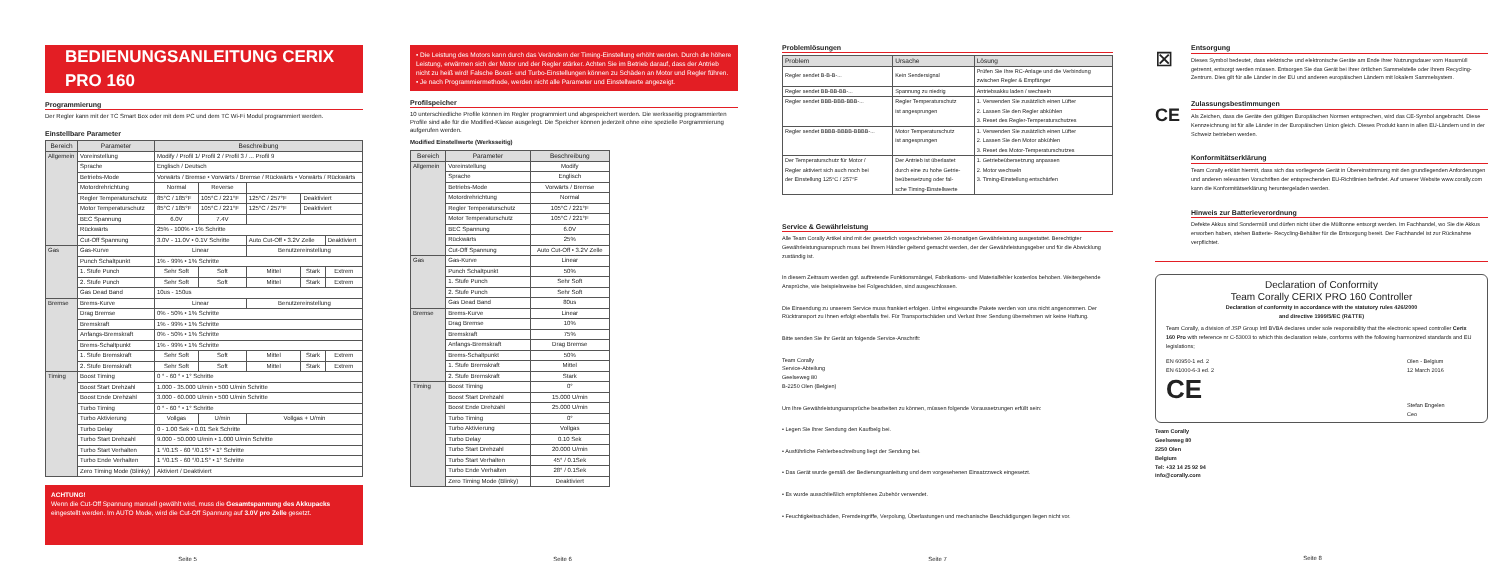BEDIENUNGSANLEITUNG CERIX PRO 160
Programmierung
Der Regler kann mit der TC Smart Box oder mit dem PC und dem TC Wi-Fi Modul programmiert werden.
Einstellbare Parameter
| Bereich | Parameter | Beschreibung | | | | |
| --- | --- | --- | --- | --- | --- | --- |
| Allgemein | Voreinstellung | Modify / Profil 1/ Profil 2 / Profil 3 / ... Profil 9 | | | | |
| | Sprache | Englisch / Deutsch | | | | |
| | Betriebs-Mode | Vorwärts / Bremse • Vorwärts / Bremse / Rückwärts • Vorwärts / Rückwärts | | | | |
| | Motordrehrichtung | Normal | Reverse | | | |
| | Regler Temperaturschutz | 85°C / 185°F | 105°C / 221°F | 125°C / 257°F | Deaktiviert | |
| | Motor Temperaturschutz | 85°C / 185°F | 105°C / 221°F | 125°C / 257°F | Deaktiviert | |
| | BEC Spannung | 6.0V | 7.4V | | | |
| | Rückwärts | 25% - 100% • 1% Schritte | | | | |
| | Cut-Off Spannung | 3.0V - 11.0V • 0.1V Schritte | | Auto Cut-Off • 3.2V Zelle | | Deaktiviert |
| Gas | Gas-Kurve | Linear | | Benutzereinstellung | | |
| | Punch Schaltpunkt | 1% - 99% • 1% Schritte | | | | |
| | 1. Stufe Punch | Sehr Soft | Soft | Mittel | Stark | Extrem |
| | 2. Stufe Punch | Sehr Soft | Soft | Mittel | Stark | Extrem |
| | Gas Dead Band | 10us - 150us | | | | |
| Bremse | Brems-Kurve | Linear | | Benutzereinstellung | | |
| | Drag Bremse | 0% - 50% • 1% Schritte | | | | |
| | Bremskraft | 1% - 99% • 1% Schritte | | | | |
| | Anfangs-Bremskraft | 0% - 50% • 1% Schritte | | | | |
| | Brems-Schaltpunkt | 1% - 99% • 1% Schritte | | | | |
| | 1. Stufe Bremskraft | Sehr Soft | Soft | Mittel | Stark | Extrem |
| | 2. Stufe Bremskraft | Sehr Soft | Soft | Mittel | Stark | Extrem |
| Timing | Boost Timing | 0 ° - 60 ° • 1° Schritte | | | | |
| | Boost Start Drehzahl | 1.000 - 35.000 U/min • 500 U/min Schritte | | | | |
| | Boost Ende Drehzahl | 3.000 - 60.000 U/min • 500 U/min Schritte | | | | |
| | Turbo Timing | 0 ° - 60 ° • 1° Schritte | | | | |
| | Turbo Aktivierung | Vollgas | U/min | Vollgas + U/min | | |
| | Turbo Delay | 0 - 1.00 Sek • 0.01 Sek Schritte | | | | |
| | Turbo Start Drehzahl | 9.000 - 50.000 U/min • 1.000 U/min Schritte | | | | |
| | Turbo Start Verhalten | 1 °/0.1S - 60 °/0.1S° • 1° Schritte | | | | |
| | Turbo Ende Verhalten | 1 °/0.1S - 60 °/0.1S° • 1° Schritte | | | | |
| | Zero Timing Mode (Blinky) | Aktiviert / Deaktiviert | | | | |
ACHTUNG!
Wenn die Cut-Off Spannung manuell gewählt wird, muss die Gesamtspannung des Akkupacks eingestellt werden. Im AUTO Mode, wird die Cut-Off Spannung auf 3.0V pro Zelle gesetzt.
Seite 5
• Die Leistung des Motors kann durch das Verändern der Timing-Einstellung erhöht werden. Durch die höhere Leistung, erwärmen sich der Motor und der Regler stärker. Achten Sie im Betrieb darauf, dass der Antrieb nicht zu heiß wird! Falsche Boost- und Turbo-Einstellungen können zu Schäden an Motor und Regler führen.
• Je nach Programmiermethode, werden nicht alle Parameter und Einstellwerte angezeigt.
Profilspeicher
10 unterschiedliche Profile können im Regler programmiert und abgespeichert werden. Die werksseitig programmierten Profile sind alle für die Modified-Klasse ausgelegt. Die Speicher können jederzeit ohne eine spezielle Porgrammierung aufgerufen werden.
Modified Einstellwerte (Werksseitig)
| Bereich | Parameter | Beschreibung |
| --- | --- | --- |
| Allgemein | Voreinstellung | Modify |
| | Sprache | Englisch |
| | Betriebs-Mode | Vorwärts / Bremse |
| | Motordrehrichtung | Normal |
| | Regler Temperaturschutz | 105°C / 221°F |
| | Motor Temperaturschutz | 105°C / 221°F |
| | BEC Spannung | 6.0V |
| | Rückwärts | 25% |
| | Cut-Off Spannung | Auto Cut-Off • 3.2V Zelle |
| Gas | Gas-Kurve | Linear |
| | Punch Schaltpunkt | 50% |
| | 1. Stufe Punch | Sehr Soft |
| | 2. Stufe Punch | Sehr Soft |
| | Gas Dead Band | 80us |
| Bremse | Brems-Kurve | Linear |
| | Drag Bremse | 10% |
| | Bremskraft | 75% |
| | Anfangs-Bremskraft | Drag Bremse |
| | Brems-Schaltpunkt | 50% |
| | 1. Stufe Bremskraft | Mittel |
| | 2. Stufe Bremskraft | Stark |
| Timing | Boost Timing | 0° |
| | Boost Start Drehzahl | 15.000 U/min |
| | Boost Ende Drehzahl | 25.000 U/min |
| | Turbo Timing | 0° |
| | Turbo Aktivierung | Vollgas |
| | Turbo Delay | 0.10 Sek |
| | Turbo Start Drehzahl | 20.000 U/min |
| | Turbo Start Verhalten | 45° / 0.1Sek |
| | Turbo Ende Verhalten | 28° / 0.1Sek |
| | Zero Timing Mode (Blinky) | Deaktiviert |
Seite 6
Problemlösungen
| Problem | Ursache | Lösung |
| --- | --- | --- |
| Regler sendet B-B-B-... | Kein Sendersignal | Prüfen Sie Ihre RC-Anlage und die Verbindung zwischen Regler & Empfänger |
| Regler sendet BB-BB-BB-... | Spannung zu niedrig | Antriebsakku laden / wechseln |
| Regler sendet BBB-BBB-BBB-... | Regler Temperaturschutz ist angesprungen | 1. Verwenden Sie zusätzlich einen Lüfter 2. Lassen Sie den Regler abkühlen 3. Reset des Regler-Temperaturschutzes |
| Regler sendet BBBB-BBBB-BBBB-... | Motor Temperaturschutz ist angesprungen | 1. Verwenden Sie zusätzlich einen Lüfter 2. Lassen Sie den Motor abkühlen 3. Reset des Motor-Temperaturschutzes |
| Der Temperaturschutz für Motor / Regler aktiviert sich auch noch bei der Einstellung 125°C / 257°F | Der Antrieb ist überlastet durch eine zu hohe Getrie- beübersetzung oder fal- sche Timing-Einstellwerte | 1. Getriebeübersetzung anpassen 2. Motor wechseln 3. Timing-Einstellung entschärfen |
Service & Gewährleistung
Alle Team Corally Artikel sind mit der gesetzlich vorgeschriebenen 24-monatigen Gewährleistung ausgestattet. Berechtigter Gewährleistungsanspruch muss bei Ihrem Händler geltend gemacht werden, der der Gewährleistungsgeber und für die Abwicklung zuständig ist.
In diesem Zeitraum werden ggf. auftretende Funktionsmängel, Fabrikations- und Materialfehler kostenlos behoben. Weitergehende Ansprüche, wie beispielsweise bei Folgeschäden, sind ausgeschlossen.
Die Einsendung zu unserem Service muss frankiert erfolgen. Unfrei eingesandte Pakete werden von uns nicht angenommen. Der Rücktransport zu Ihnen erfolgt ebenfalls frei. Für Transportschäden und Verlust Ihrer Sendung übernehmen wir keine Haftung.
Bitte senden Sie Ihr Gerät an folgende Service-Anschrift:
Team Corally
Service-Abteilung
Geelseweg 80
B-2250 Olen (Belgien)
Um Ihre Gewährleistungsansprüche bearbeiten zu können, müssen folgende Voraussetzungen erfüllt sein:
• Legen Sie Ihrer Sendung den Kaufbelg bei.
• Ausführliche Fehlerbeschreibung liegt der Sendung bei.
• Das Gerät wurde gemäß der Bedienungsanleitung und dem vorgesehenen Einsatzzweck eingesetzt.
• Es wurde ausschließlich empfohlenes Zubehör verwendet.
• Feuchtigkeitsschäden, Fremdeingriffe, Verpolung, Überlastungen und mechanische Beschädigungen liegen nicht vor.
Seite 7
⊠
Entsorgung
Dieses Symbol bedeutet, dass elektrische und elektronische Geräte am Ende ihrer Nutzungsdauer vom Hausmüll getrennt, entsorgt werden müssen. Entsorgen Sie das Gerät bei Ihrer örtlichen Sammelstelle oder Ihrem Recycling-Zentrum. Dies gilt für alle Länder in der EU und anderen europäischen Ländern mit lokalem Sammelsystem.
CE
Zulassungsbestimmungen
Als Zeichen, dass die Geräte den gültigen Europäischen Normen entsprechen, wird das CE-Symbol angebracht. Diese Kennzeichnung ist für alle Länder in der Europäischen Union gleich. Dieses Produkt kann in allen EU-Ländern und in der Schweiz betrieben werden.
Konformitätserklärung
Team Corally erklärt hiermit, dass sich das vorliegende Gerät in Übereinstimmung mit den grundlegenden Anforderungen und anderen relevanten Vorschriften der entsprechenden EU-Richtlinien befindet. Auf unserer Website www.corally.com kann die Konformitätserklärung heruntergeladen werden.
Hinweis zur Batterieverordnung
Defekte Akkus sind Sondermüll und dürfen nicht über die Mülltonne entsorgt werden. Im Fachhandel, wo Sie die Akkus erworben haben, stehen Batterie- Recycling-Behälter für die Entsorgung bereit. Der Fachhandel ist zur Rücknahme verpflichtet.
Declaration of Conformity
Team Corally CERIX PRO 160 Controller
Declaration of conformity in accordance with the statutory rules 426/2000
and directive 1999/5/EC (R&TTE)
Team Corally, a division of JSP Group Intl BVBA declares under sole responsibility that the electronic speed controller Cerix 160 Pro with reference nr C-53003 to which this declaration relate, conforms with the following harmonized standards and EU legislations;
EN 60950-1 ed. 2
EN 61000-6-3 ed. 2
CE
Olen - Belgium
12 March 2016
Stefan Engelen
Ceo
Team Corally
Geelseweg 80
2250 Olen
Belgium
Tel: +32 14 25 92 94
info@corally.com
Seite 8